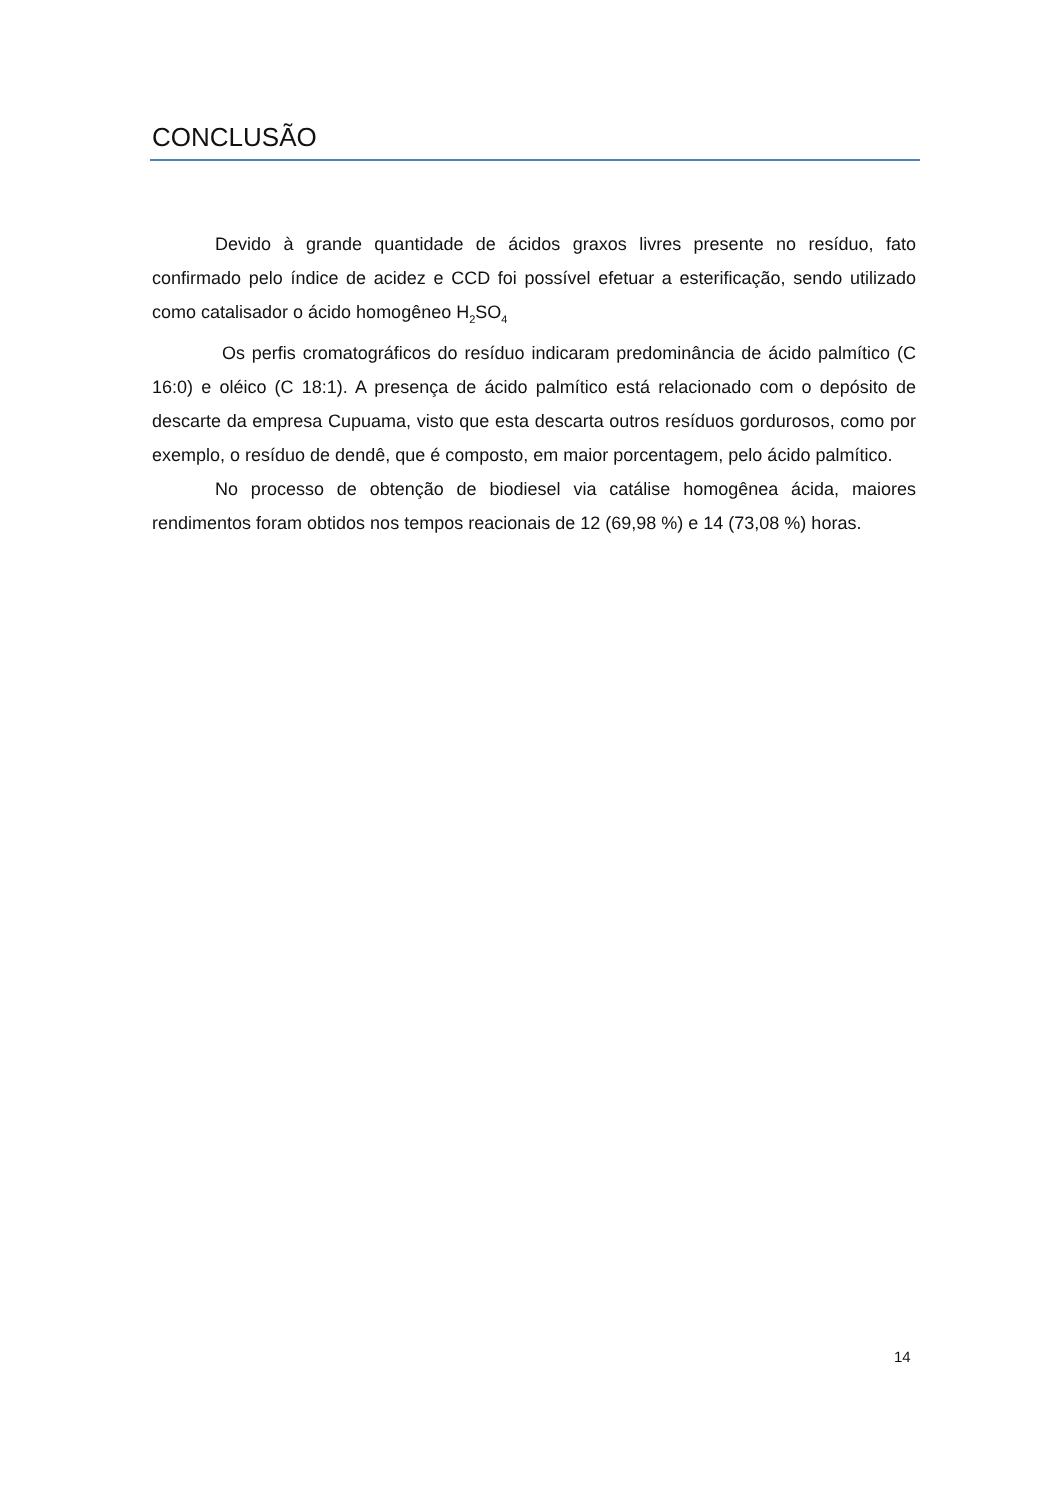CONCLUSÃO
Devido à grande quantidade de ácidos graxos livres presente no resíduo, fato confirmado pelo índice de acidez e CCD foi possível efetuar a esterificação, sendo utilizado como catalisador o ácido homogêneo H<sub>2</sub>SO<sub>4</sub>
Os perfis cromatográficos do resíduo indicaram predominância de ácido palmítico (C 16:0) e oléico (C 18:1). A presença de ácido palmítico está relacionado com o depósito de descarte da empresa Cupuama, visto que esta descarta outros resíduos gordurosos, como por exemplo, o resíduo de dendê, que é composto, em maior porcentagem, pelo ácido palmítico.
No processo de obtenção de biodiesel via catálise homogênea ácida, maiores rendimentos foram obtidos nos tempos reacionais de 12 (69,98 %) e 14 (73,08 %) horas.
14